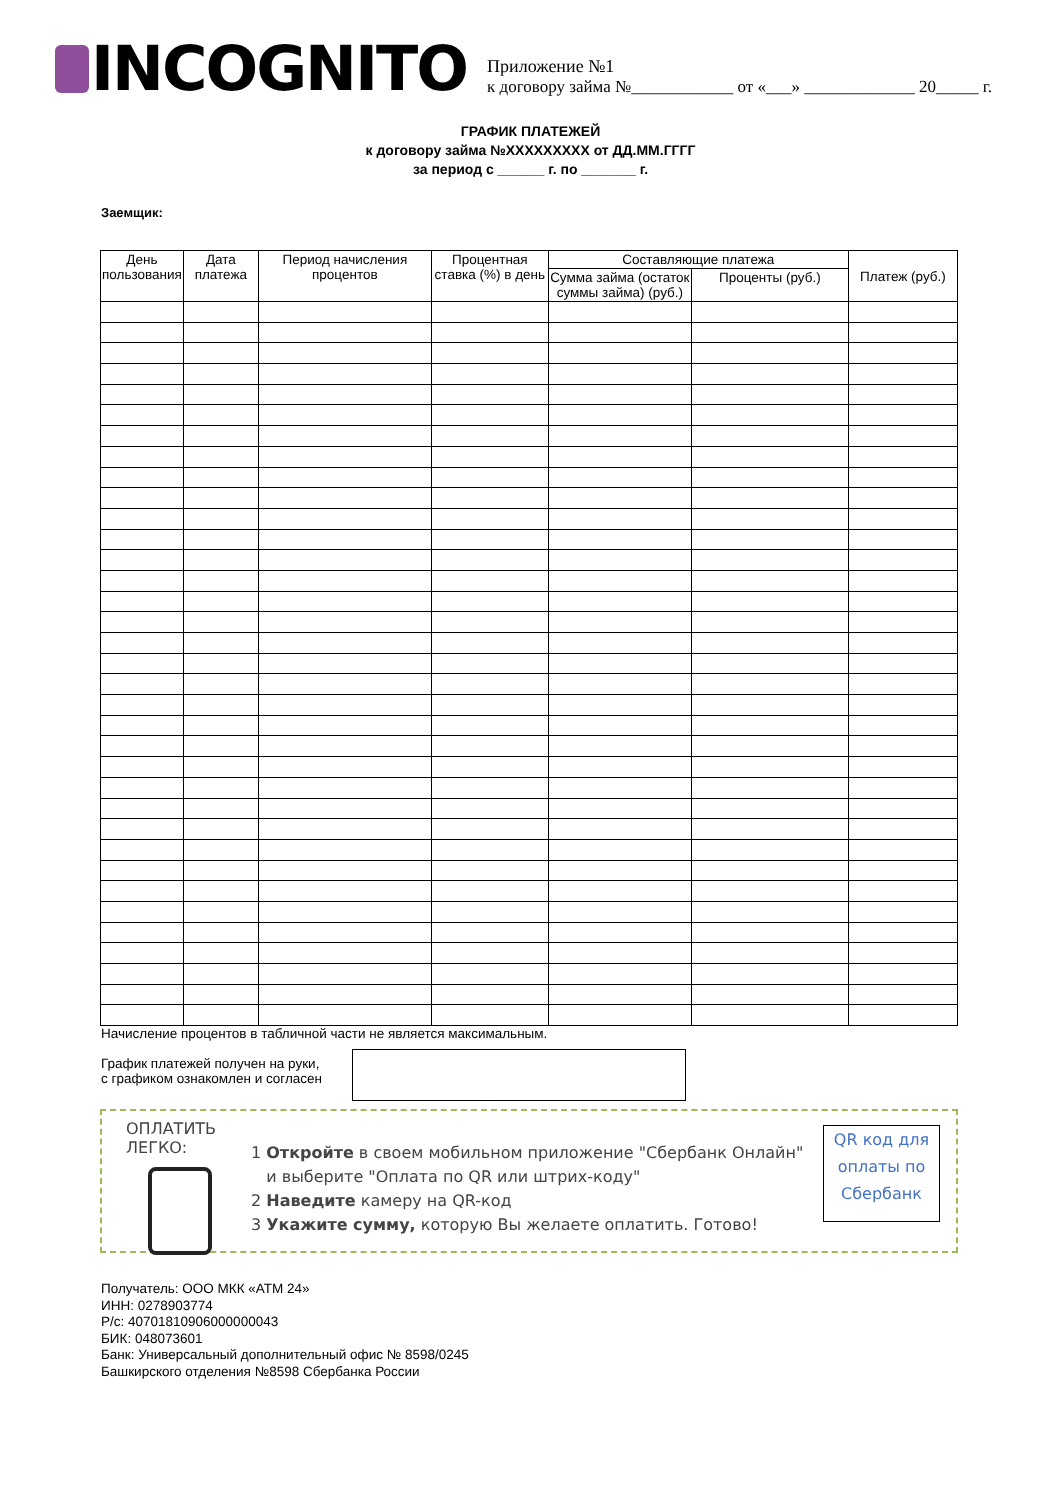INCOGNITO
Приложение №1
к договору займа №____________ от «___» _____________ 20_____ г.
ГРАФИК ПЛАТЕЖЕЙ
к договору займа №XXXXXXXXX от ДД.ММ.ГГГГ
за период с ______ г. по _______ г.
Заемщик:
| День пользования | Дата платежа | Период начисления процентов | Процентная ставка (%) в день | Составляющие платежа | | Платеж (руб.) |
| --- | --- | --- | --- | --- | --- | --- |
| | | | | Сумма займа (остаток суммы займа) (руб.) | Проценты (руб.) | |
Начисление процентов в табличной части не является максимальным.
График платежей получен на руки,
с графиком ознакомлен и согласен
ОПЛАТИТЬ ЛЕГКО:
1 Откройте в своем мобильном приложение "Сбербанк Онлайн"
и выберите "Оплата по QR или штрих-коду"
2 Наведите камеру на QR-код
3 Укажите сумму, которую Вы желаете оплатить. Готово!
QR код для оплаты по Сбербанк
Получатель: ООО МКК «АТМ 24»
ИНН: 0278903774
Р/с: 40701810906000000043
БИК: 048073601
Банк: Универсальный дополнительный офис № 8598/0245
Башкирского отделения №8598 Сбербанка России